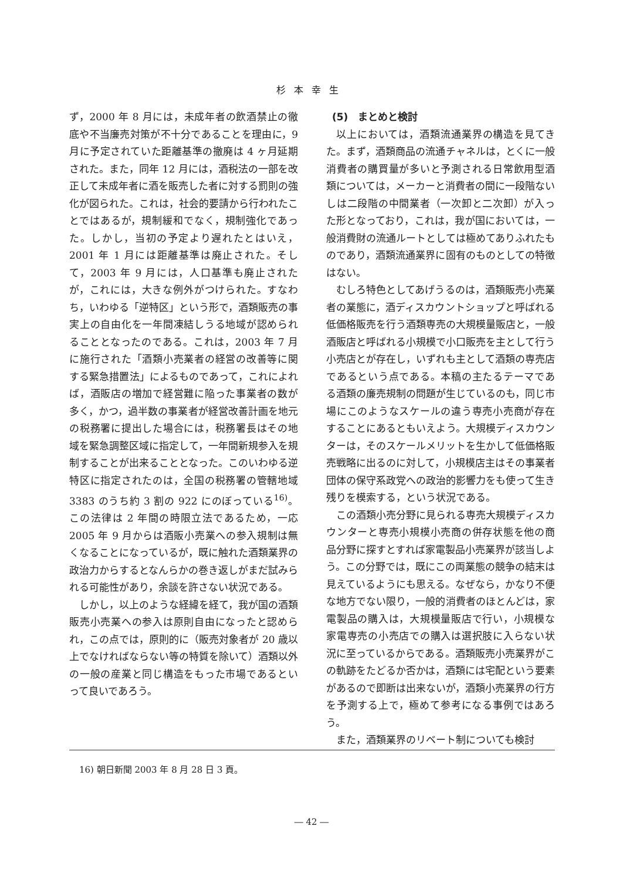杉本幸生
ず，2000 年 8 月には，未成年者の飲酒禁止の徹底や不当廉売対策が不十分であることを理由に，9 月に予定されていた距離基準の撤廃は 4 ヶ月延期された。また，同年 12 月には，酒税法の一部を改正して未成年者に酒を販売した者に対する罰則の強化が図られた。これは，社会的要請から行われたことではあるが，規制緩和でなく，規制強化であった。しかし，当初の予定より遅れたとはいえ，2001 年 1 月には距離基準は廃止された。そして，2003 年 9 月には，人口基準も廃止されたが，これには，大きな例外がつけられた。すなわち，いわゆる「逆特区」という形で，酒類販売の事実上の自由化を一年間凍結しうる地域が認められることとなったのである。これは，2003 年 7 月に施行された「酒類小売業者の経営の改善等に関する緊急措置法」によるものであって，これによれば，酒販店の増加で経営難に陥った事業者の数が多く，かつ，過半数の事業者が経営改善計画を地元の税務署に提出した場合には，税務署長はその地域を緊急調整区域に指定して，一年間新規参入を規制することが出来ることとなった。このいわゆる逆特区に指定されたのは，全国の税務署の管轄地域 3383 のうち約 3 割の 922 にのぼっている<sup>16)</sup>。この法律は 2 年間の時限立法であるため，一応 2005 年 9 月からは酒販小売業への参入規制は無くなることになっているが，既に触れた酒類業界の政治力からするとなんらかの巻き返しがまだ試みられる可能性があり，余談を許さない状況である。
しかし，以上のような経緯を経て，我が国の酒類販売小売業への参入は原則自由になったと認められ，この点では，原則的に（販売対象者が 20 歳以上でなければならない等の特質を除いて）酒類以外の一般の産業と同じ構造をもった市場であるといって良いであろう。
(5)　まとめと検討
以上においては，酒類流通業界の構造を見てきた。まず，酒類商品の流通チャネルは，とくに一般消費者の購買量が多いと予測される日常飲用型酒類については，メーカーと消費者の間に一段階ないしは二段階の中間業者（一次卸と二次卸）が入った形となっており，これは，我が国においては，一般消費財の流通ルートとしては極めてありふれたものであり，酒類流通業界に固有のものとしての特徴はない。
むしろ特色としてあげうるのは，酒類販売小売業者の業態に，酒ディスカウントショップと呼ばれる低価格販売を行う酒類専売の大規模量販店と，一般酒販店と呼ばれる小規模で小口販売を主として行う小売店とが存在し，いずれも主として酒類の専売店であるという点である。本稿の主たるテーマである酒類の廉売規制の問題が生じているのも，同じ市場にこのようなスケールの違う専売小売商が存在することにあるともいえよう。大規模ディスカウンターは，そのスケールメリットを生かして低価格販売戦略に出るのに対して，小規模店主はその事業者団体の保守系政党への政治的影響力をも使って生き残りを模索する，という状況である。
この酒類小売分野に見られる専売大規模ディスカウンターと専売小規模小売商の併存状態を他の商品分野に探すとすれば家電製品小売業界が該当しよう。この分野では，既にこの両業態の競争の結末は見えているようにも思える。なぜなら，かなり不便な地方でない限り，一般的消費者のほとんどは，家電製品の購入は，大規模量販店で行い，小規模な家電専売の小売店での購入は選択肢に入らない状況に至っているからである。酒類販売小売業界がこの軌跡をたどるか否かは，酒類には宅配という要素があるので即断は出来ないが，酒類小売業界の行方を予測する上で，極めて参考になる事例ではあろう。
また，酒類業界のリベート制についても検討
16) 朝日新聞 2003 年 8 月 28 日 3 頁。
― 42 ―